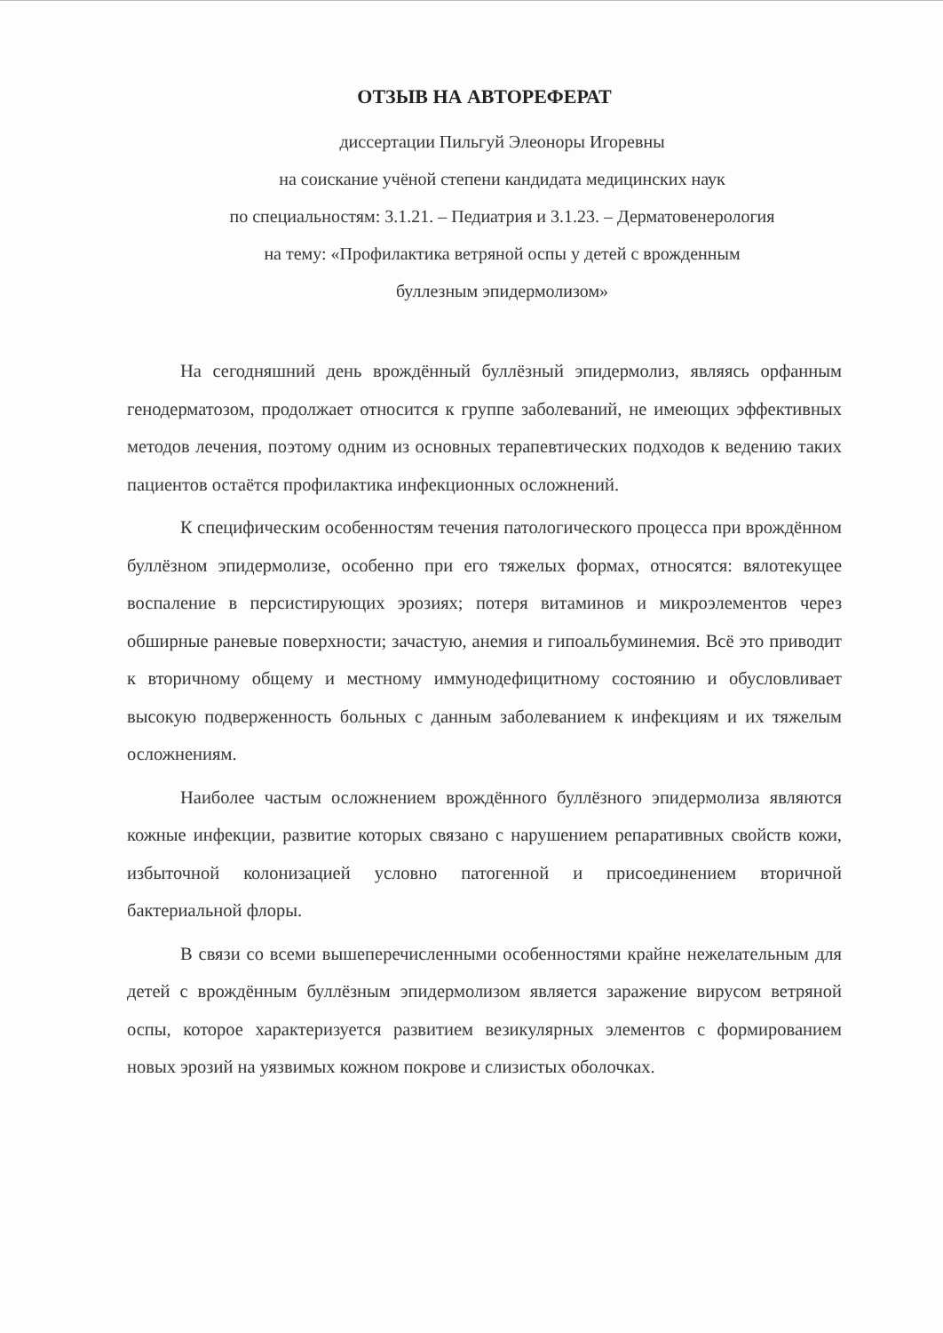ОТЗЫВ НА АВТОРЕФЕРАТ
диссертации Пильгуй Элеоноры Игоревны
на соискание учёной степени кандидата медицинских наук
по специальностям: 3.1.21. – Педиатрия и 3.1.23. – Дерматовенерология
на тему: «Профилактика ветряной оспы у детей с врожденным
буллезным эпидермолизом»
На сегодняшний день врождённый буллёзный эпидермолиз, являясь орфанным генодерматозом, продолжает относится к группе заболеваний, не имеющих эффективных методов лечения, поэтому одним из основных терапевтических подходов к ведению таких пациентов остаётся профилактика инфекционных осложнений.
К специфическим особенностям течения патологического процесса при врождённом буллёзном эпидермолизе, особенно при его тяжелых формах, относятся: вялотекущее воспаление в персистирующих эрозиях; потеря витаминов и микроэлементов через обширные раневые поверхности; зачастую, анемия и гипоальбуминемия. Всё это приводит к вторичному общему и местному иммунодефицитному состоянию и обусловливает высокую подверженность больных с данным заболеванием к инфекциям и их тяжелым осложнениям.
Наиболее частым осложнением врождённого буллёзного эпидермолиза являются кожные инфекции, развитие которых связано с нарушением репаративных свойств кожи, избыточной колонизацией условно патогенной и присоединением вторичной бактериальной флоры.
В связи со всеми вышеперечисленными особенностями крайне нежелательным для детей с врождённым буллёзным эпидермолизом является заражение вирусом ветряной оспы, которое характеризуется развитием везикулярных элементов с формированием новых эрозий на уязвимых кожном покрове и слизистых оболочках.